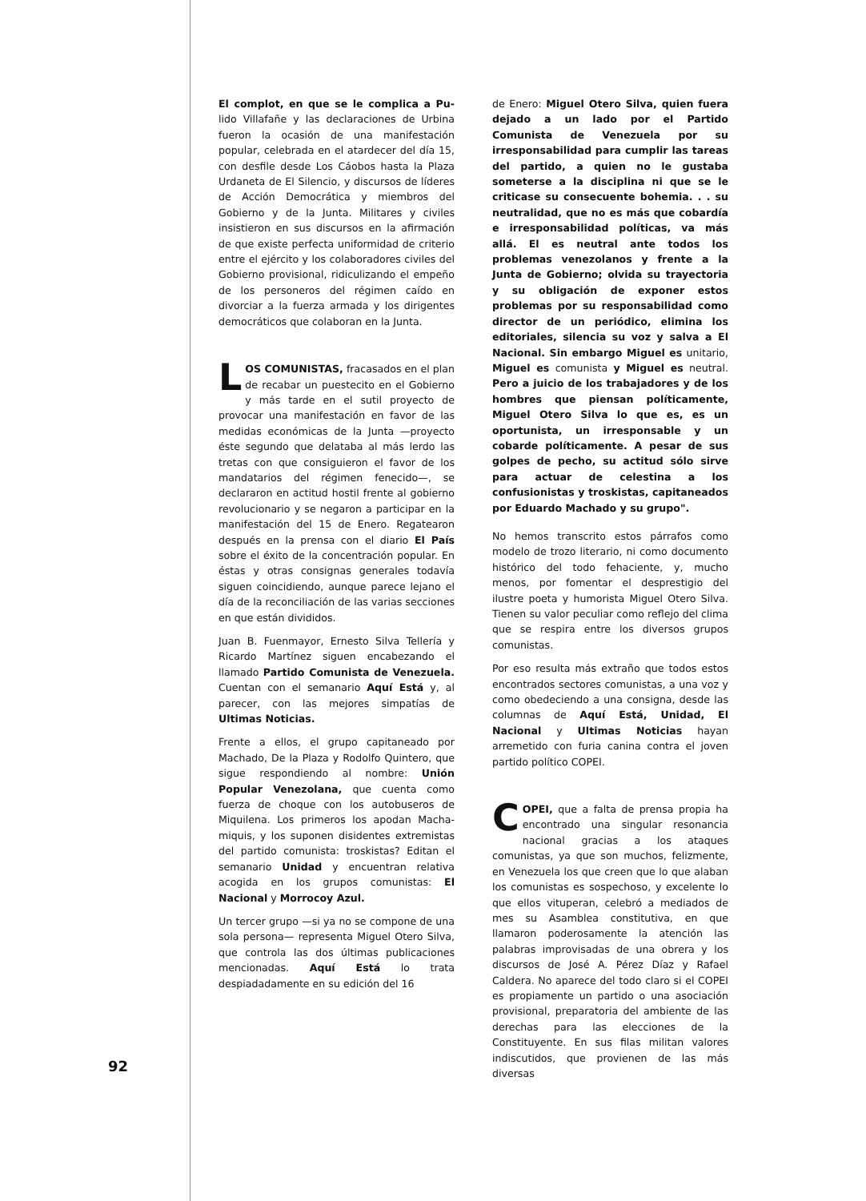El complot, en que se le complica a Pu-lido Villafañe y las declaraciones de Urbina fueron la ocasión de una manifestación popular, celebrada en el atardecer del día 15, con desfile desde Los Cáobos hasta la Plaza Urdaneta de El Silencio, y discursos de líderes de Acción Democrática y miembros del Gobierno y de la Junta. Militares y civiles insistieron en sus discursos en la afirmación de que existe perfecta uniformidad de criterio entre el ejército y los colaboradores civiles del Gobierno provisional, ridiculizando el empeño de los personeros del régimen caído en divorciar a la fuerza armada y los dirigentes democráticos que colaboran en la Junta.
LOS COMUNISTAS, fracasados en el plan de recabar un puestecito en el Gobierno y más tarde en el sutil proyecto de provocar una manifestación en favor de las medidas económicas de la Junta —proyecto éste segundo que delataba al más lerdo las tretas con que consiguieron el favor de los mandatarios del régimen fenecido—, se declararon en actitud hostil frente al gobierno revolucionario y se negaron a participar en la manifestación del 15 de Enero. Regatearon después en la prensa con el diario El País sobre el éxito de la concentración popular. En éstas y otras consignas generales todavía siguen coincidiendo, aunque parece lejano el día de la reconciliación de las varias secciones en que están divididos.
Juan B. Fuenmayor, Ernesto Silva Tellería y Ricardo Martínez siguen encabezando el llamado Partido Comunista de Venezuela. Cuentan con el semanario Aquí Está y, al parecer, con las mejores simpatías de Ultimas Noticias.
Frente a ellos, el grupo capitaneado por Machado, De la Plaza y Rodolfo Quintero, que sigue respondiendo al nombre: Unión Popular Venezolana, que cuenta como fuerza de choque con los autobuseros de Miquilena. Los primeros los apodan Macha-miquis, y los suponen disidentes extremistas del partido comunista: troskistas? Editan el semanario Unidad y encuentran relativa acogida en los grupos comunistas: El Nacional y Morrocoy Azul.
Un tercer grupo —si ya no se compone de una sola persona— representa Miguel Otero Silva, que controla las dos últimas publicaciones mencionadas. Aquí Está lo trata despiadadamente en su edición del 16
de Enero: Miguel Otero Silva, quien fuera dejado a un lado por el Partido Comunista de Venezuela por su irresponsabilidad para cumplir las tareas del partido, a quien no le gustaba someterse a la disciplina ni que se le criticase su consecuente bohemia. . . su neutralidad, que no es más que cobardía e irresponsabilidad políticas, va más allá. El es neutral ante todos los problemas venezolanos y frente a la Junta de Gobierno; olvida su trayectoria y su obligación de exponer estos problemas por su responsabilidad como director de un periódico, elimina los editoriales, silencia su voz y salva a El Nacional. Sin embargo Miguel es unitario, Miguel es comunista y Miguel es neutral. Pero a juicio de los trabajadores y de los hombres que piensan políticamente, Miguel Otero Silva lo que es, es un oportunista, un irresponsable y un cobarde políticamente. A pesar de sus golpes de pecho, su actitud sólo sirve para actuar de celestina a los confusionistas y troskistas, capitaneados por Eduardo Machado y su grupo".
No hemos transcrito estos párrafos como modelo de trozo literario, ni como documento histórico del todo fehaciente, y, mucho menos, por fomentar el desprestigio del ilustre poeta y humorista Miguel Otero Silva. Tienen su valor peculiar como reflejo del clima que se respira entre los diversos grupos comunistas.
Por eso resulta más extraño que todos estos encontrados sectores comunistas, a una voz y como obedeciendo a una consigna, desde las columnas de Aquí Está, Unidad, El Nacional y Ultimas Noticias hayan arremetido con furia canina contra el joven partido político COPEI.
COPEI, que a falta de prensa propia ha encontrado una singular resonancia nacional gracias a los ataques comunistas, ya que son muchos, felizmente, en Venezuela los que creen que lo que alaban los comunistas es sospechoso, y excelente lo que ellos vituperan, celebró a mediados de mes su Asamblea constitutiva, en que llamaron poderosamente la atención las palabras improvisadas de una obrera y los discursos de José A. Pérez Díaz y Rafael Caldera. No aparece del todo claro si el COPEI es propiamente un partido o una asociación provisional, preparatoria del ambiente de las derechas para las elecciones de la Constituyente. En sus filas militan valores indiscutidos, que provienen de las más diversas
92